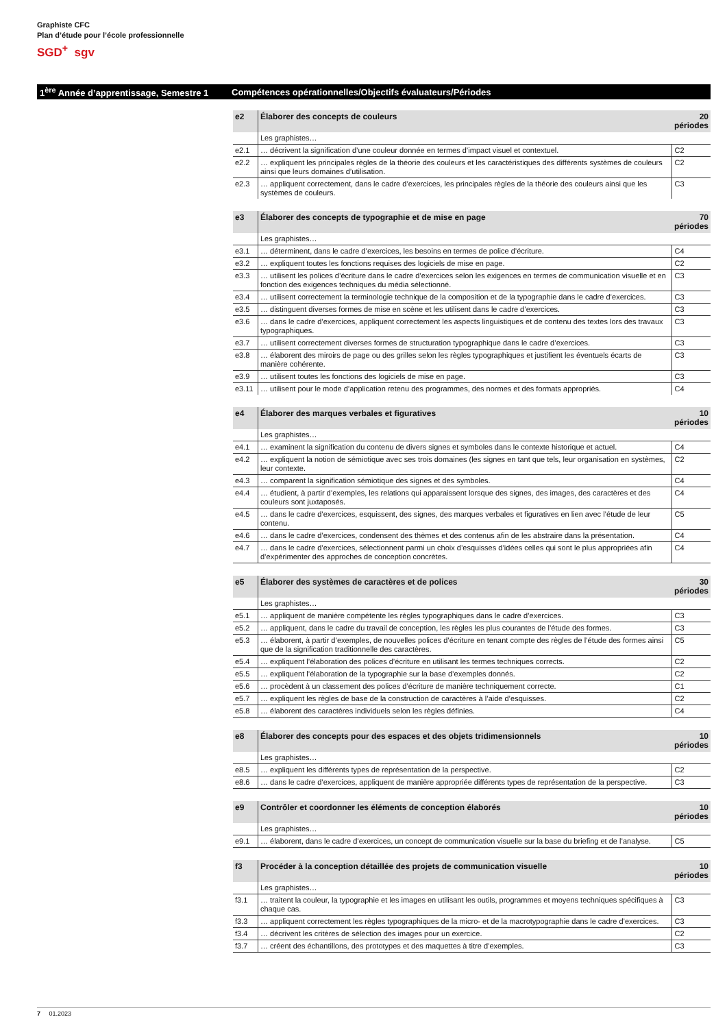Graphiste CFC
Plan d’étude pour l’école professionnelle
SGD<sup>+</sup> sgv
1<sup>ère</sup> Année d’apprentissage, Semestre 1
Compétences opérationnelles/Objectifs évaluateurs/Périodes
| e2 | Élaborer des concepts de couleurs | 20 périodes |
| | Les graphistes… | |
| e2.1 | … décrivent la signification d’une couleur donnée en termes d’impact visuel et contextuel. | C2 |
| e2.2 | … expliquent les principales règles de la théorie des couleurs et les caractéristiques des différents systèmes de couleurs ainsi que leurs domaines d’utilisation. | C2 |
| e2.3 | … appliquent correctement, dans le cadre d’exercices, les principales règles de la théorie des couleurs ainsi que les systèmes de couleurs. | C3 |
| e3 | Élaborer des concepts de typographie et de mise en page | 70 périodes |
| | Les graphistes… | |
| e3.1 | … déterminent, dans le cadre d’exercices, les besoins en termes de police d’écriture. | C4 |
| e3.2 | … expliquent toutes les fonctions requises des logiciels de mise en page. | C2 |
| e3.3 | … utilisent les polices d’écriture dans le cadre d’exercices selon les exigences en termes de communication visuelle et en fonction des exigences techniques du média sélectionné. | C3 |
| e3.4 | … utilisent correctement la terminologie technique de la composition et de la typographie dans le cadre d’exercices. | C3 |
| e3.5 | … distinguent diverses formes de mise en scène et les utilisent dans le cadre d’exercices. | C3 |
| e3.6 | … dans le cadre d’exercices, appliquent correctement les aspects linguistiques et de contenu des textes lors des travaux typographiques. | C3 |
| e3.7 | … utilisent correctement diverses formes de structuration typographique dans le cadre d’exercices. | C3 |
| e3.8 | … élaborent des miroirs de page ou des grilles selon les règles typographiques et justifient les éventuels écarts de manière cohérente. | C3 |
| e3.9 | … utilisent toutes les fonctions des logiciels de mise en page. | C3 |
| e3.11 | … utilisent pour le mode d’application retenu des programmes, des normes et des formats appropriés. | C4 |
| e4 | Élaborer des marques verbales et figuratives | 10 périodes |
| | Les graphistes… | |
| e4.1 | … examinent la signification du contenu de divers signes et symboles dans le contexte historique et actuel. | C4 |
| e4.2 | … expliquent la notion de sémiotique avec ses trois domaines (les signes en tant que tels, leur organisation en systèmes, leur contexte. | C2 |
| e4.3 | … comparent la signification sémiotique des signes et des symboles. | C4 |
| e4.4 | … étudient, à partir d’exemples, les relations qui apparaissent lorsque des signes, des images, des caractères et des couleurs sont juxtaposés. | C4 |
| e4.5 | … dans le cadre d’exercices, esquissent, des signes, des marques verbales et figuratives en lien avec l’étude de leur contenu. | C5 |
| e4.6 | … dans le cadre d’exercices, condensent des thèmes et des contenus afin de les abstraire dans la présentation. | C4 |
| e4.7 | … dans le cadre d’exercices, sélectionnent parmi un choix d’esquisses d’idées celles qui sont le plus appropriées afin d’expérimenter des approches de conception concrètes. | C4 |
| e5 | Élaborer des systèmes de caractères et de polices | 30 périodes |
| | Les graphistes… | |
| e5.1 | … appliquent de manière compétente les règles typographiques dans le cadre d’exercices. | C3 |
| e5.2 | … appliquent, dans le cadre du travail de conception, les règles les plus courantes de l’étude des formes. | C3 |
| e5.3 | … élaborent, à partir d’exemples, de nouvelles polices d’écriture en tenant compte des règles de l’étude des formes ainsi que de la signification traditionnelle des caractères. | C5 |
| e5.4 | … expliquent l’élaboration des polices d’écriture en utilisant les termes techniques corrects. | C2 |
| e5.5 | … expliquent l’élaboration de la typographie sur la base d’exemples donnés. | C2 |
| e5.6 | … procèdent à un classement des polices d’écriture de manière techniquement correcte. | C1 |
| e5.7 | … expliquent les règles de base de la construction de caractères à l’aide d’esquisses. | C2 |
| e5.8 | … élaborent des caractères individuels selon les règles définies. | C4 |
| e8 | Élaborer des concepts pour des espaces et des objets tridimensionnels | 10 périodes |
| | Les graphistes… | |
| e8.5 | … expliquent les différents types de représentation de la perspective. | C2 |
| e8.6 | … dans le cadre d’exercices, appliquent de manière appropriée différents types de représentation de la perspective. | C3 |
| e9 | Contrôler et coordonner les éléments de conception élaborés | 10 périodes |
| | Les graphistes… | |
| e9.1 | … élaborent, dans le cadre d’exercices, un concept de communication visuelle sur la base du briefing et de l’analyse. | C5 |
| f3 | Procéder à la conception détaillée des projets de communication visuelle | 10 périodes |
| | Les graphistes… | |
| f3.1 | … traitent la couleur, la typographie et les images en utilisant les outils, programmes et moyens techniques spécifiques à chaque cas. | C3 |
| f3.3 | … appliquent correctement les règles typographiques de la micro- et de la macrotypographie dans le cadre d’exercices. | C3 |
| f3.4 | … décrivent les critères de sélection des images pour un exercice. | C2 |
| f3.7 | … créent des échantillons, des prototypes et des maquettes à titre d’exemples. | C3 |
7 01.2023